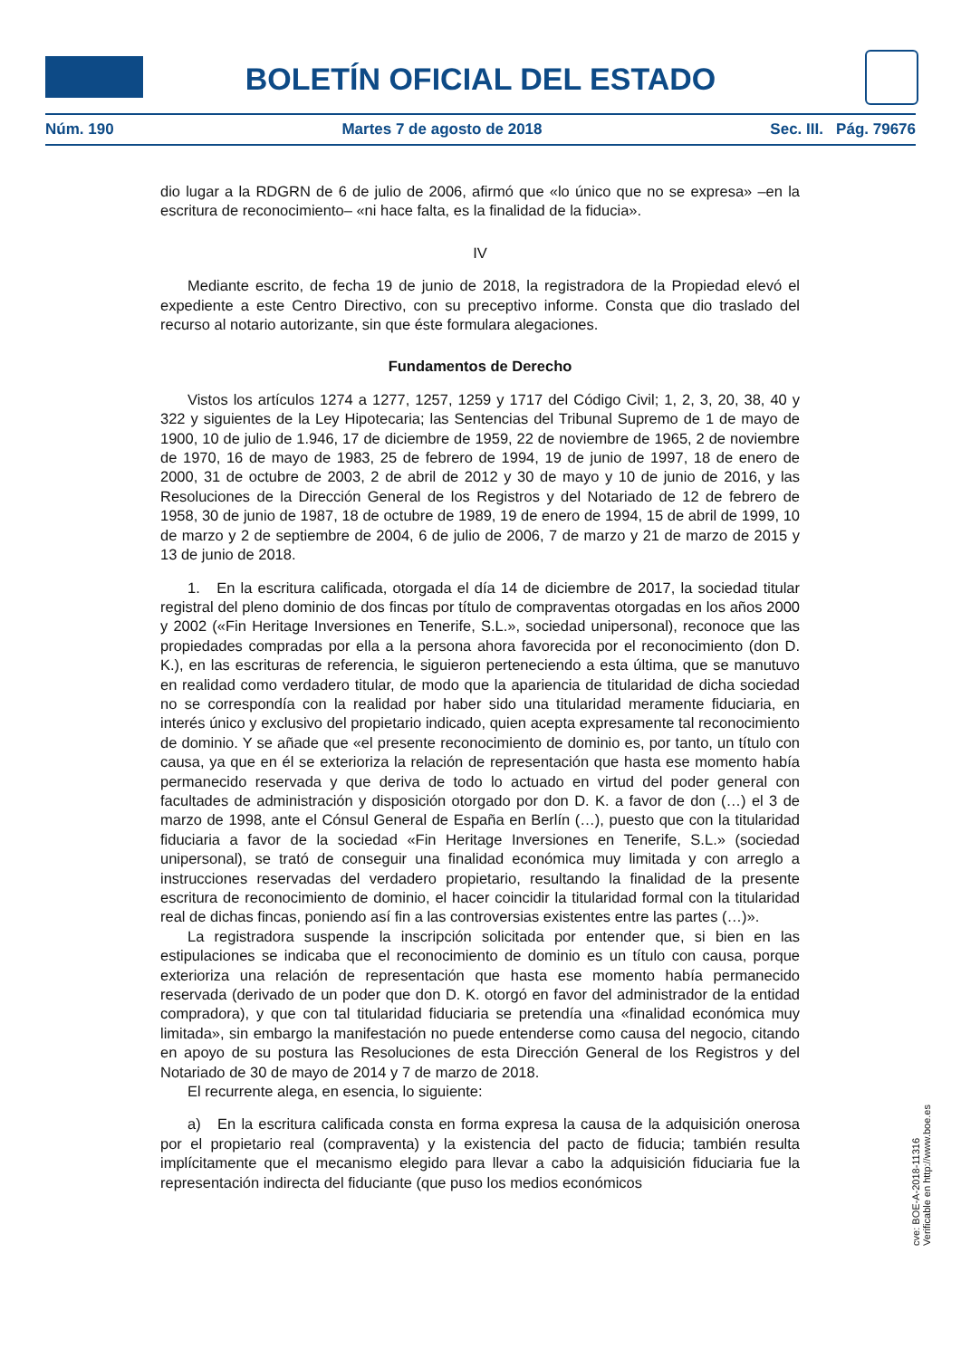BOLETÍN OFICIAL DEL ESTADO
Núm. 190 Martes 7 de agosto de 2018 Sec. III. Pág. 79676
dio lugar a la RDGRN de 6 de julio de 2006, afirmó que «lo único que no se expresa» –en la escritura de reconocimiento– «ni hace falta, es la finalidad de la fiducia».
IV
Mediante escrito, de fecha 19 de junio de 2018, la registradora de la Propiedad elevó el expediente a este Centro Directivo, con su preceptivo informe. Consta que dio traslado del recurso al notario autorizante, sin que éste formulara alegaciones.
Fundamentos de Derecho
Vistos los artículos 1274 a 1277, 1257, 1259 y 1717 del Código Civil; 1, 2, 3, 20, 38, 40 y 322 y siguientes de la Ley Hipotecaria; las Sentencias del Tribunal Supremo de 1 de mayo de 1900, 10 de julio de 1.946, 17 de diciembre de 1959, 22 de noviembre de 1965, 2 de noviembre de 1970, 16 de mayo de 1983, 25 de febrero de 1994, 19 de junio de 1997, 18 de enero de 2000, 31 de octubre de 2003, 2 de abril de 2012 y 30 de mayo y 10 de junio de 2016, y las Resoluciones de la Dirección General de los Registros y del Notariado de 12 de febrero de 1958, 30 de junio de 1987, 18 de octubre de 1989, 19 de enero de 1994, 15 de abril de 1999, 10 de marzo y 2 de septiembre de 2004, 6 de julio de 2006, 7 de marzo y 21 de marzo de 2015 y 13 de junio de 2018.
1. En la escritura calificada, otorgada el día 14 de diciembre de 2017, la sociedad titular registral del pleno dominio de dos fincas por título de compraventas otorgadas en los años 2000 y 2002 («Fin Heritage Inversiones en Tenerife, S.L.», sociedad unipersonal), reconoce que las propiedades compradas por ella a la persona ahora favorecida por el reconocimiento (don D. K.), en las escrituras de referencia, le siguieron perteneciendo a esta última, que se manutuvo en realidad como verdadero titular, de modo que la apariencia de titularidad de dicha sociedad no se correspondía con la realidad por haber sido una titularidad meramente fiduciaria, en interés único y exclusivo del propietario indicado, quien acepta expresamente tal reconocimiento de dominio. Y se añade que «el presente reconocimiento de dominio es, por tanto, un título con causa, ya que en él se exterioriza la relación de representación que hasta ese momento había permanecido reservada y que deriva de todo lo actuado en virtud del poder general con facultades de administración y disposición otorgado por don D. K. a favor de don (…) el 3 de marzo de 1998, ante el Cónsul General de España en Berlín (…), puesto que con la titularidad fiduciaria a favor de la sociedad «Fin Heritage Inversiones en Tenerife, S.L.» (sociedad unipersonal), se trató de conseguir una finalidad económica muy limitada y con arreglo a instrucciones reservadas del verdadero propietario, resultando la finalidad de la presente escritura de reconocimiento de dominio, el hacer coincidir la titularidad formal con la titularidad real de dichas fincas, poniendo así fin a las controversias existentes entre las partes (…)».
La registradora suspende la inscripción solicitada por entender que, si bien en las estipulaciones se indicaba que el reconocimiento de dominio es un título con causa, porque exterioriza una relación de representación que hasta ese momento había permanecido reservada (derivado de un poder que don D. K. otorgó en favor del administrador de la entidad compradora), y que con tal titularidad fiduciaria se pretendía una «finalidad económica muy limitada», sin embargo la manifestación no puede entenderse como causa del negocio, citando en apoyo de su postura las Resoluciones de esta Dirección General de los Registros y del Notariado de 30 de mayo de 2014 y 7 de marzo de 2018.
El recurrente alega, en esencia, lo siguiente:
a) En la escritura calificada consta en forma expresa la causa de la adquisición onerosa por el propietario real (compraventa) y la existencia del pacto de fiducia; también resulta implícitamente que el mecanismo elegido para llevar a cabo la adquisición fiduciaria fue la representación indirecta del fiduciante (que puso los medios económicos
cve: BOE-A-2018-11316
Verificable en http://www.boe.es